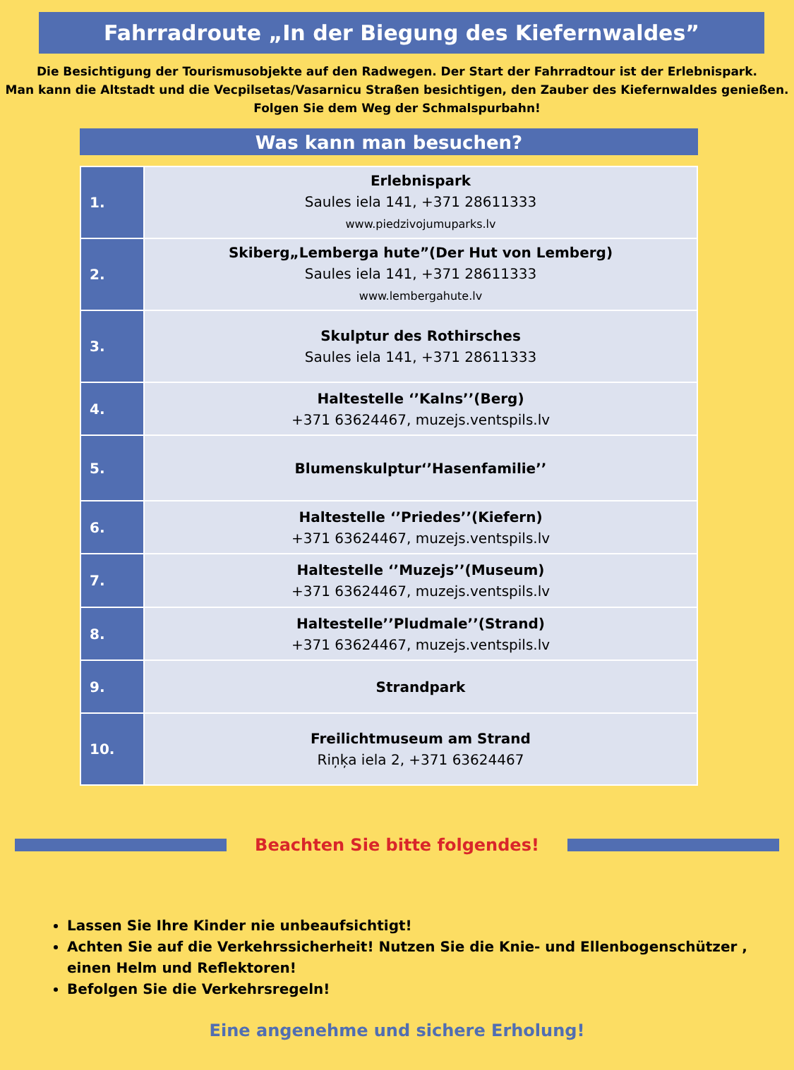Fahrradroute „In der Biegung des Kiefernwaldes”
Die Besichtigung der Tourismusobjekte auf den Radwegen. Der Start der Fahrradtour ist der Erlebnispark.
Man kann die Altstadt und die Vecpilsetas/Vasarnicu Straßen besichtigen, den Zauber des Kiefernwaldes genießen.
Folgen Sie dem Weg der Schmalspurbahn!
Was kann man besuchen?
| 1. | Erlebnispark Saules iela 141, +371 28611333 www.piedzivojumuparks.lv |
| 2. | Skiberg„Lemberga hute”(Der Hut von Lemberg) Saules iela 141, +371 28611333 www.lembergahute.lv |
| 3. | Skulptur des Rothirsches Saules iela 141, +371 28611333 |
| 4. | Haltestelle ‘’Kalns’’(Berg) +371 63624467, muzejs.ventspils.lv |
| 5. | Blumenskulptur‘’Hasenfamilie’’ |
| 6. | Haltestelle ‘’Priedes’’(Kiefern) +371 63624467, muzejs.ventspils.lv |
| 7. | Haltestelle ‘’Muzejs’’(Museum) +371 63624467, muzejs.ventspils.lv |
| 8. | Haltestelle’’Pludmale’’(Strand) +371 63624467, muzejs.ventspils.lv |
| 9. | Strandpark |
| 10. | Freilichtmuseum am Strand Riņķa iela 2, +371 63624467 |
Beachten Sie bitte folgendes!
Lassen Sie Ihre Kinder nie unbeaufsichtigt!
Achten Sie auf die Verkehrssicherheit! Nutzen Sie die Knie- und Ellenbogenschützer , einen Helm und Reflektoren!
Befolgen Sie die Verkehrsregeln!
Eine angenehme und sichere Erholung!